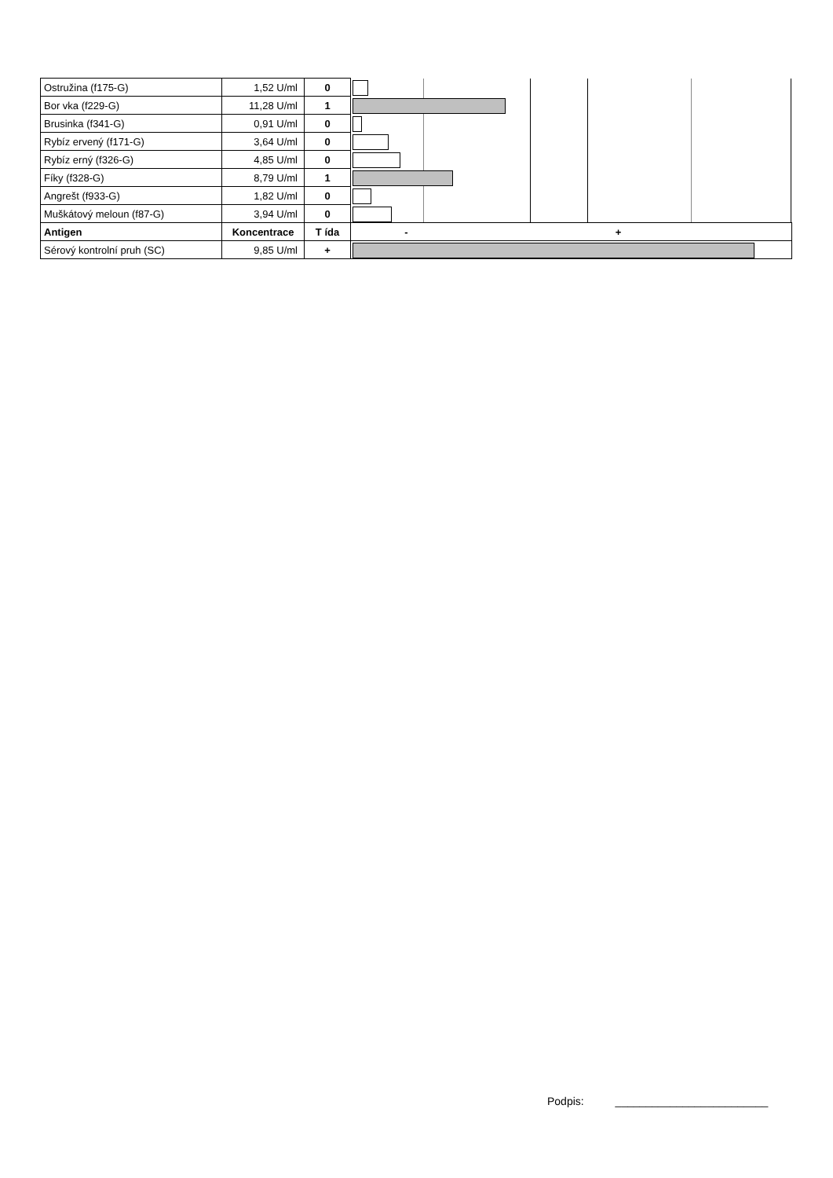| Ostružina (f175-G) | 1,52 U/ml | 0 | |
| Bor vka (f229-G) | 11,28 U/ml | 1 | |
| Brusinka (f341-G) | 0,91 U/ml | 0 | |
| Rybíz ervený (f171-G) | 3,64 U/ml | 0 | |
| Rybíz erný (f326-G) | 4,85 U/ml | 0 | |
| Fíky (f328-G) | 8,79 U/ml | 1 | |
| Angrešt (f933-G) | 1,82 U/ml | 0 | |
| Muškátový meloun (f87-G) | 3,94 U/ml | 0 | |
| Antigen | Koncentrace | T ída | - + |
| Sérový kontrolní pruh (SC) | 9,85 U/ml | + | |
Podpis: _________________________